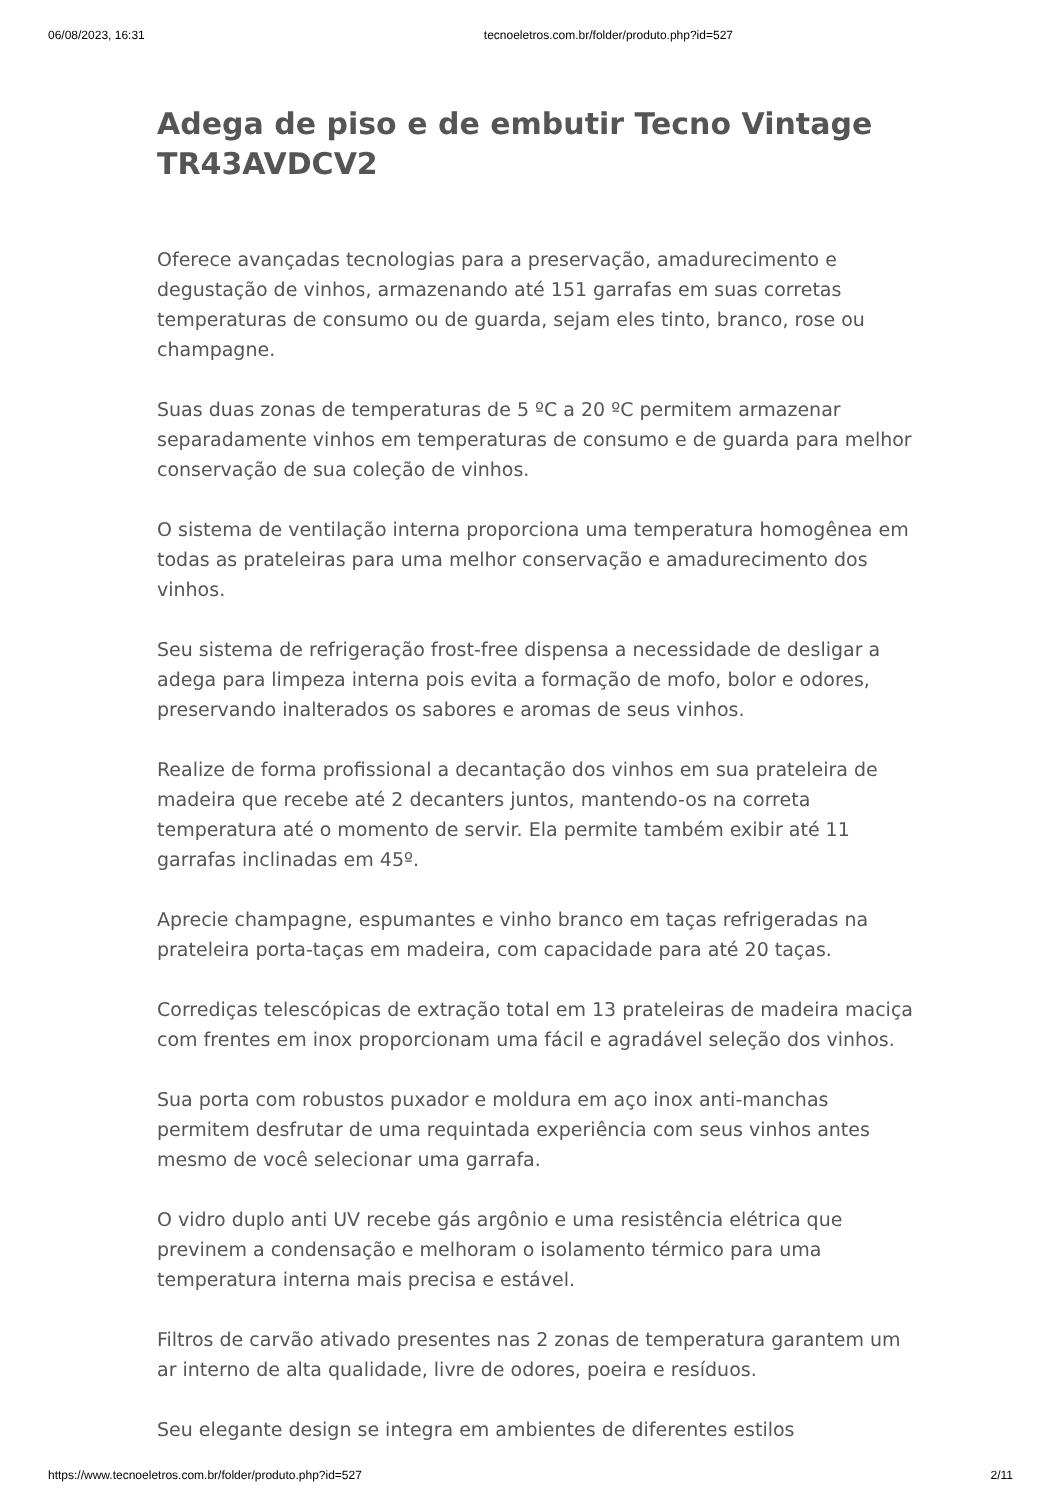06/08/2023, 16:31 tecnoeletros.com.br/folder/produto.php?id=527
Adega de piso e de embutir Tecno Vintage TR43AVDCV2
Oferece avançadas tecnologias para a preservação, amadurecimento e degustação de vinhos, armazenando até 151 garrafas em suas corretas temperaturas de consumo ou de guarda, sejam eles tinto, branco, rose ou champagne.
Suas duas zonas de temperaturas de 5 ºC a 20 ºC permitem armazenar separadamente vinhos em temperaturas de consumo e de guarda para melhor conservação de sua coleção de vinhos.
O sistema de ventilação interna proporciona uma temperatura homogênea em todas as prateleiras para uma melhor conservação e amadurecimento dos vinhos.
Seu sistema de refrigeração frost-free dispensa a necessidade de desligar a adega para limpeza interna pois evita a formação de mofo, bolor e odores, preservando inalterados os sabores e aromas de seus vinhos.
Realize de forma profissional a decantação dos vinhos em sua prateleira de madeira que recebe até 2 decanters juntos, mantendo-os na correta temperatura até o momento de servir. Ela permite também exibir até 11 garrafas inclinadas em 45º.
Aprecie champagne, espumantes e vinho branco em taças refrigeradas na prateleira porta-taças em madeira, com capacidade para até 20 taças.
Corrediças telescópicas de extração total em 13 prateleiras de madeira maciça com frentes em inox proporcionam uma fácil e agradável seleção dos vinhos.
Sua porta com robustos puxador e moldura em aço inox anti-manchas permitem desfrutar de uma requintada experiência com seus vinhos antes mesmo de você selecionar uma garrafa.
O vidro duplo anti UV recebe gás argônio e uma resistência elétrica que previnem a condensação e melhoram o isolamento térmico para uma temperatura interna mais precisa e estável.
Filtros de carvão ativado presentes nas 2 zonas de temperatura garantem um ar interno de alta qualidade, livre de odores, poeira e resíduos.
Seu elegante design se integra em ambientes de diferentes estilos
https://www.tecnoeletros.com.br/folder/produto.php?id=527 2/11